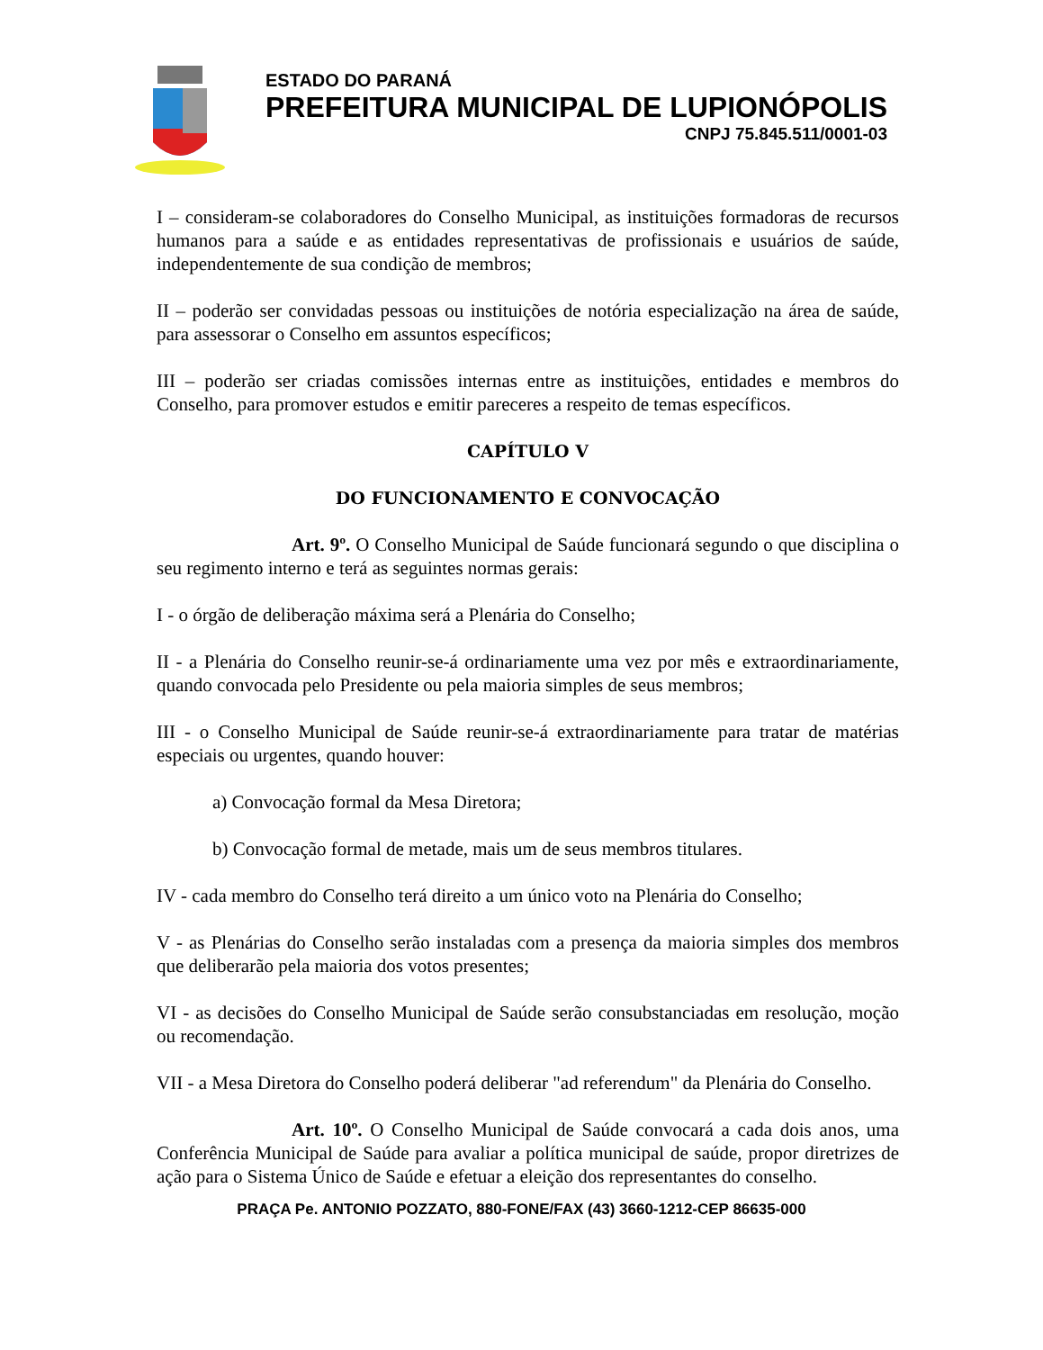ESTADO DO PARANÁ
PREFEITURA MUNICIPAL DE LUPIONÓPOLIS
CNPJ 75.845.511/0001-03
I – consideram-se colaboradores do Conselho Municipal, as instituições formadoras de recursos humanos para a saúde e as entidades representativas de profissionais e usuários de saúde, independentemente de sua condição de membros;
II – poderão ser convidadas pessoas ou instituições de notória especialização na área de saúde, para assessorar o Conselho em assuntos específicos;
III – poderão ser criadas comissões internas entre as instituições, entidades e membros do Conselho, para promover estudos e emitir pareceres a respeito de temas específicos.
CAPÍTULO V
DO FUNCIONAMENTO E CONVOCAÇÃO
Art. 9º. O Conselho Municipal de Saúde funcionará segundo o que disciplina o seu regimento interno e terá as seguintes normas gerais:
I - o órgão de deliberação máxima será a Plenária do Conselho;
II - a Plenária do Conselho reunir-se-á ordinariamente uma vez por mês e extraordinariamente, quando convocada pelo Presidente ou pela maioria simples de seus membros;
III - o Conselho Municipal de Saúde reunir-se-á extraordinariamente para tratar de matérias especiais ou urgentes, quando houver:
a) Convocação formal da Mesa Diretora;
b) Convocação formal de metade, mais um de seus membros titulares.
IV - cada membro do Conselho terá direito a um único voto na Plenária do Conselho;
V - as Plenárias do Conselho serão instaladas com a presença da maioria simples dos membros que deliberarão pela maioria dos votos presentes;
VI - as decisões do Conselho Municipal de Saúde serão consubstanciadas em resolução, moção ou recomendação.
VII - a Mesa Diretora do Conselho poderá deliberar "ad referendum" da Plenária do Conselho.
Art. 10º. O Conselho Municipal de Saúde convocará a cada dois anos, uma Conferência Municipal de Saúde para avaliar a política municipal de saúde, propor diretrizes de ação para o Sistema Único de Saúde e efetuar a eleição dos representantes do conselho.
PRAÇA Pe. ANTONIO POZZATO, 880-FONE/FAX (43) 3660-1212-CEP 86635-000